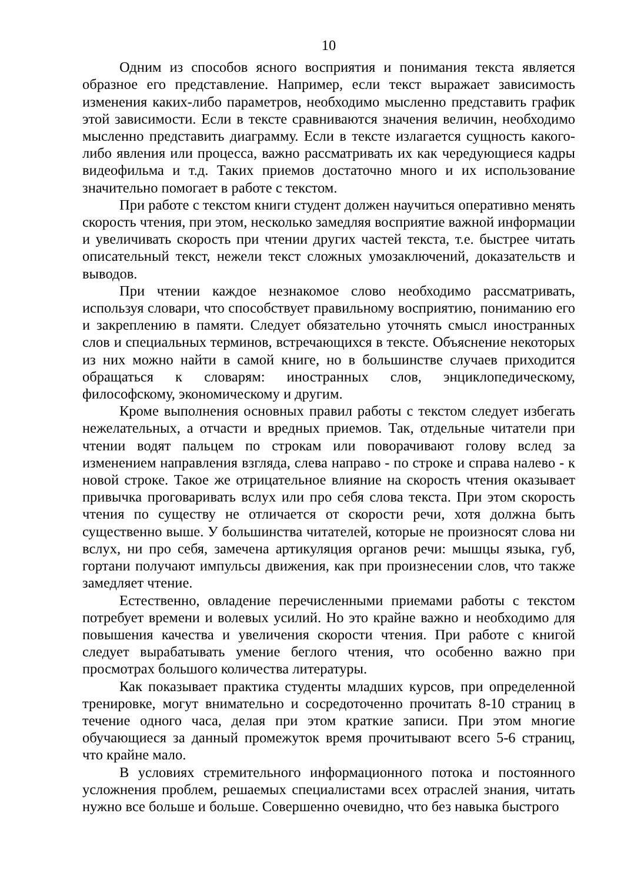10
Одним из способов ясного восприятия и понимания текста является образное его представление. Например, если текст выражает зависимость изменения каких-либо параметров, необходимо мысленно представить график этой зависимости. Если в тексте сравниваются значения величин, необходимо мысленно представить диаграмму. Если в тексте излагается сущность какого-либо явления или процесса, важно рассматривать их как чередующиеся кадры видеофильма и т.д. Таких приемов достаточно много и их использование значительно помогает в работе с текстом.
При работе с текстом книги студент должен научиться оперативно менять скорость чтения, при этом, несколько замедляя восприятие важной информации и увеличивать скорость при чтении других частей текста, т.е. быстрее читать описательный текст, нежели текст сложных умозаключений, доказательств и выводов.
При чтении каждое незнакомое слово необходимо рассматривать, используя словари, что способствует правильному восприятию, пониманию его и закреплению в памяти. Следует обязательно уточнять смысл иностранных слов и специальных терминов, встречающихся в тексте. Объяснение некоторых из них можно найти в самой книге, но в большинстве случаев приходится обращаться к словарям: иностранных слов, энциклопедическому, философскому, экономическому и другим.
Кроме выполнения основных правил работы с текстом следует избегать нежелательных, а отчасти и вредных приемов. Так, отдельные читатели при чтении водят пальцем по строкам или поворачивают голову вслед за изменением направления взгляда, слева направо - по строке и справа налево - к новой строке. Такое же отрицательное влияние на скорость чтения оказывает привычка проговаривать вслух или про себя слова текста. При этом скорость чтения по существу не отличается от скорости речи, хотя должна быть существенно выше. У большинства читателей, которые не произносят слова ни вслух, ни про себя, замечена артикуляция органов речи: мышцы языка, губ, гортани получают импульсы движения, как при произнесении слов, что также замедляет чтение.
Естественно, овладение перечисленными приемами работы с текстом потребует времени и волевых усилий. Но это крайне важно и необходимо для повышения качества и увеличения скорости чтения. При работе с книгой следует вырабатывать умение беглого чтения, что особенно важно при просмотрах большого количества литературы.
Как показывает практика студенты младших курсов, при определенной тренировке, могут внимательно и сосредоточенно прочитать 8-10 страниц в течение одного часа, делая при этом краткие записи. При этом многие обучающиеся за данный промежуток время прочитывают всего 5-6 страниц, что крайне мало.
В условиях стремительного информационного потока и постоянного усложнения проблем, решаемых специалистами всех отраслей знания, читать нужно все больше и больше. Совершенно очевидно, что без навыка быстрого